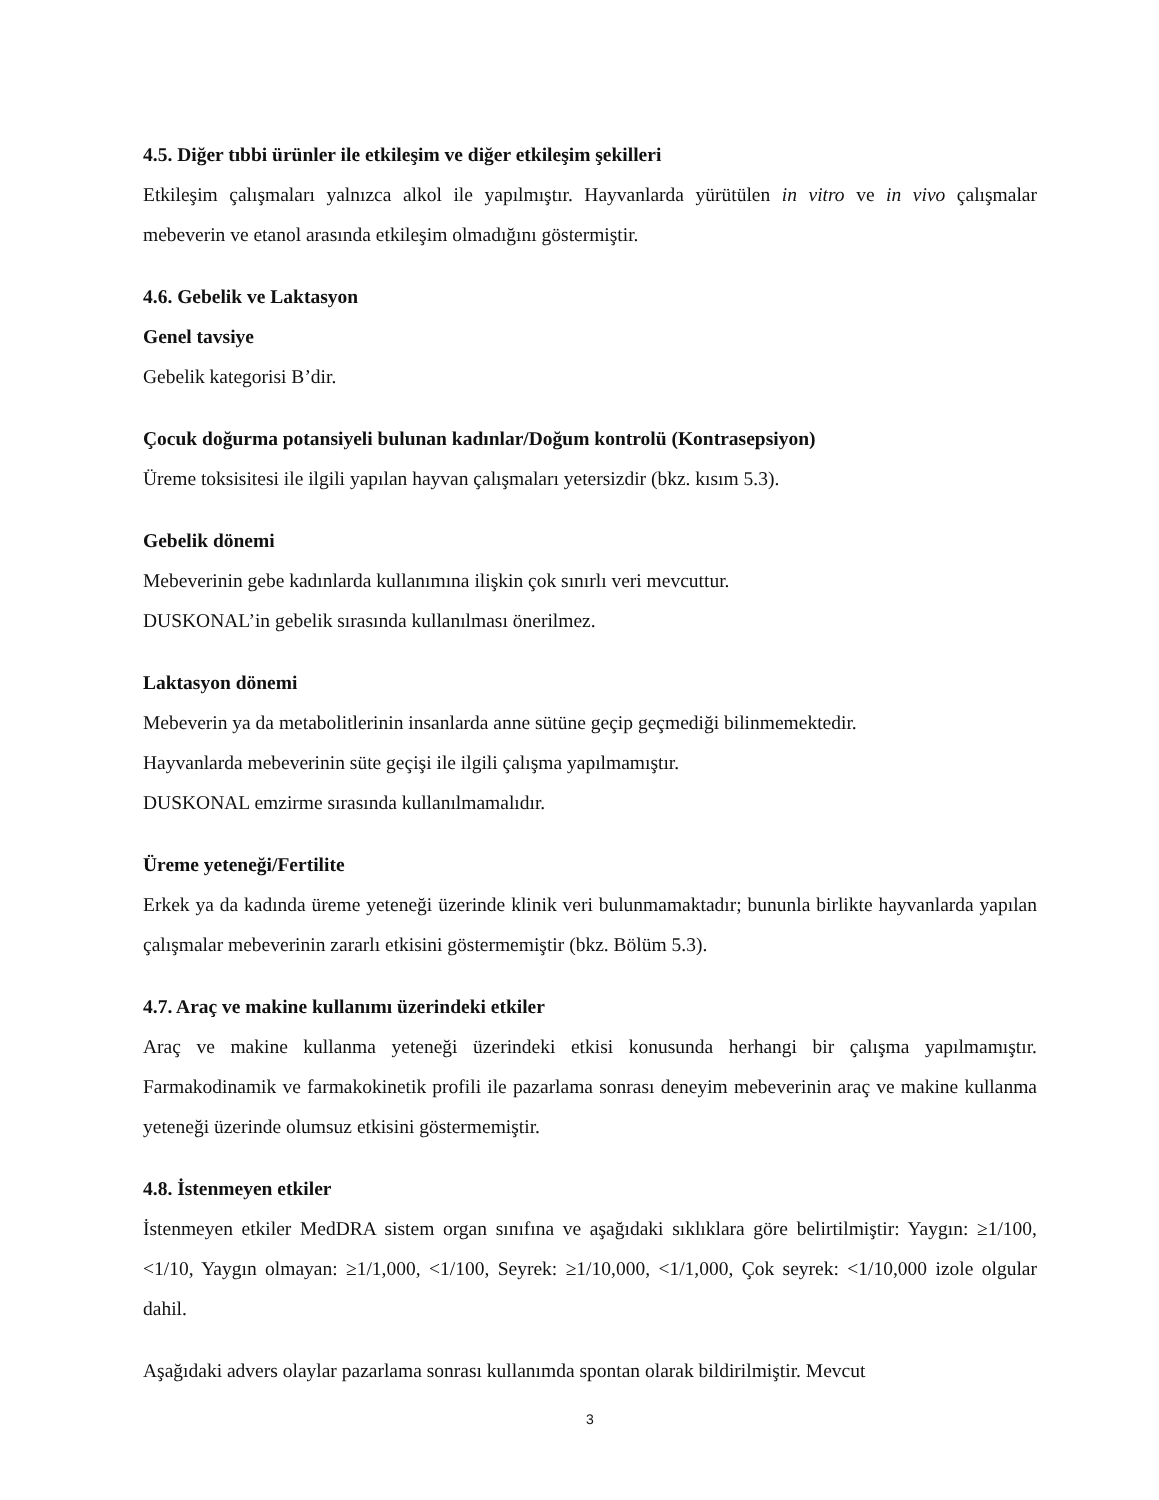4.5. Diğer tıbbi ürünler ile etkileşim ve diğer etkileşim şekilleri
Etkileşim çalışmaları yalnızca alkol ile yapılmıştır. Hayvanlarda yürütülen in vitro ve in vivo çalışmalar mebeverin ve etanol arasında etkileşim olmadığını göstermiştir.
4.6. Gebelik ve Laktasyon
Genel tavsiye
Gebelik kategorisi B’dir.
Çocuk doğurma potansiyeli bulunan kadınlar/Doğum kontrolü (Kontrasepsiyon)
Üreme toksisitesi ile ilgili yapılan hayvan çalışmaları yetersizdir (bkz. kısım 5.3).
Gebelik dönemi
Mebeverinin gebe kadınlarda kullanımına ilişkin çok sınırlı veri mevcuttur.
DUSKONAL’in gebelik sırasında kullanılması önerilmez.
Laktasyon dönemi
Mebeverin ya da metabolitlerinin insanlarda anne sütüne geçip geçmediği bilinmemektedir.
Hayvanlarda mebeverinin süte geçişi ile ilgili çalışma yapılmamıştır.
DUSKONAL emzirme sırasında kullanılmamalıdır.
Üreme yeteneği/Fertilite
Erkek ya da kadında üreme yeteneği üzerinde klinik veri bulunmamaktadır; bununla birlikte hayvanlarda yapılan çalışmalar mebeverinin zararlı etkisini göstermemiştir (bkz. Bölüm 5.3).
4.7. Araç ve makine kullanımı üzerindeki etkiler
Araç ve makine kullanma yeteneği üzerindeki etkisi konusunda herhangi bir çalışma yapılmamıştır. Farmakodinamik ve farmakokinetik profili ile pazarlama sonrası deneyim mebeverinin araç ve makine kullanma yeteneği üzerinde olumsuz etkisini göstermemiştir.
4.8. İstenmeyen etkiler
İstenmeyen etkiler MedDRA sistem organ sınıfına ve aşağıdaki sıklıklara göre belirtilmiştir: Yaygın: ≥1/100, <1/10, Yaygın olmayan: ≥1/1,000, <1/100, Seyrek: ≥1/10,000, <1/1,000, Çok seyrek: <1/10,000 izole olgular dahil.
Aşağıdaki advers olaylar pazarlama sonrası kullanımda spontan olarak bildirilmiştir. Mevcut
3